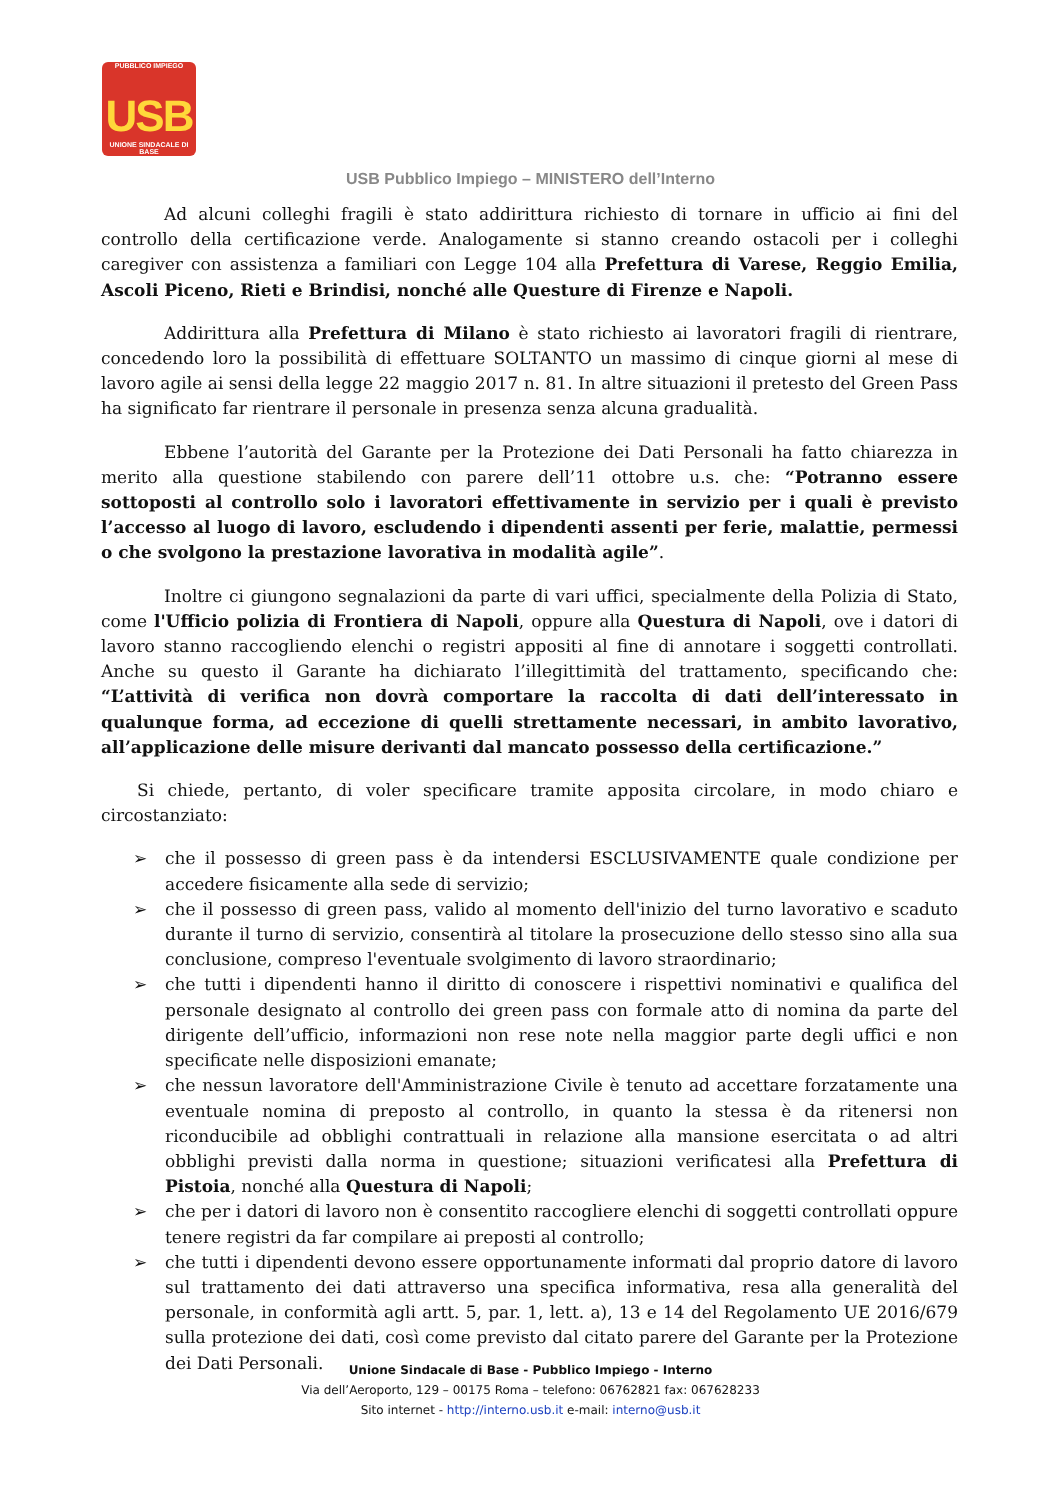PUBBLICO IMPIEGO
USB
UNIONE SINDACALE DI BASE
USB Pubblico Impiego – MINISTERO dell’Interno
Ad alcuni colleghi fragili è stato addirittura richiesto di tornare in ufficio ai fini del controllo della certificazione verde. Analogamente si stanno creando ostacoli per i colleghi caregiver con assistenza a familiari con Legge 104 alla Prefettura di Varese, Reggio Emilia, Ascoli Piceno, Rieti e Brindisi, nonché alle Questure di Firenze e Napoli.
Addirittura alla Prefettura di Milano è stato richiesto ai lavoratori fragili di rientrare, concedendo loro la possibilità di effettuare SOLTANTO un massimo di cinque giorni al mese di lavoro agile ai sensi della legge 22 maggio 2017 n. 81. In altre situazioni il pretesto del Green Pass ha significato far rientrare il personale in presenza senza alcuna gradualità.
Ebbene l’autorità del Garante per la Protezione dei Dati Personali ha fatto chiarezza in merito alla questione stabilendo con parere dell’11 ottobre u.s. che: “Potranno essere sottoposti al controllo solo i lavoratori effettivamente in servizio per i quali è previsto l’accesso al luogo di lavoro, escludendo i dipendenti assenti per ferie, malattie, permessi o che svolgono la prestazione lavorativa in modalità agile”.
Inoltre ci giungono segnalazioni da parte di vari uffici, specialmente della Polizia di Stato, come l'Ufficio polizia di Frontiera di Napoli, oppure alla Questura di Napoli, ove i datori di lavoro stanno raccogliendo elenchi o registri appositi al fine di annotare i soggetti controllati. Anche su questo il Garante ha dichiarato l’illegittimità del trattamento, specificando che: “L’attività di verifica non dovrà comportare la raccolta di dati dell’interessato in qualunque forma, ad eccezione di quelli strettamente necessari, in ambito lavorativo, all’applicazione delle misure derivanti dal mancato possesso della certificazione.”
Si chiede, pertanto, di voler specificare tramite apposita circolare, in modo chiaro e circostanziato:
➢ che il possesso di green pass è da intendersi ESCLUSIVAMENTE quale condizione per accedere fisicamente alla sede di servizio;
➢ che il possesso di green pass, valido al momento dell'inizio del turno lavorativo e scaduto durante il turno di servizio, consentirà al titolare la prosecuzione dello stesso sino alla sua conclusione, compreso l'eventuale svolgimento di lavoro straordinario;
➢ che tutti i dipendenti hanno il diritto di conoscere i rispettivi nominativi e qualifica del personale designato al controllo dei green pass con formale atto di nomina da parte del dirigente dell’ufficio, informazioni non rese note nella maggior parte degli uffici e non specificate nelle disposizioni emanate;
➢ che nessun lavoratore dell'Amministrazione Civile è tenuto ad accettare forzatamente una eventuale nomina di preposto al controllo, in quanto la stessa è da ritenersi non riconducibile ad obblighi contrattuali in relazione alla mansione esercitata o ad altri obblighi previsti dalla norma in questione; situazioni verificatesi alla Prefettura di Pistoia, nonché alla Questura di Napoli;
➢ che per i datori di lavoro non è consentito raccogliere elenchi di soggetti controllati oppure tenere registri da far compilare ai preposti al controllo;
➢ che tutti i dipendenti devono essere opportunamente informati dal proprio datore di lavoro sul trattamento dei dati attraverso una specifica informativa, resa alla generalità del personale, in conformità agli artt. 5, par. 1, lett. a), 13 e 14 del Regolamento UE 2016/679 sulla protezione dei dati, così come previsto dal citato parere del Garante per la Protezione dei Dati Personali.
Unione Sindacale di Base - Pubblico Impiego - Interno
Via dell’Aeroporto, 129 – 00175 Roma – telefono: 06762821 fax: 067628233
Sito internet - http://interno.usb.it e-mail: interno@usb.it